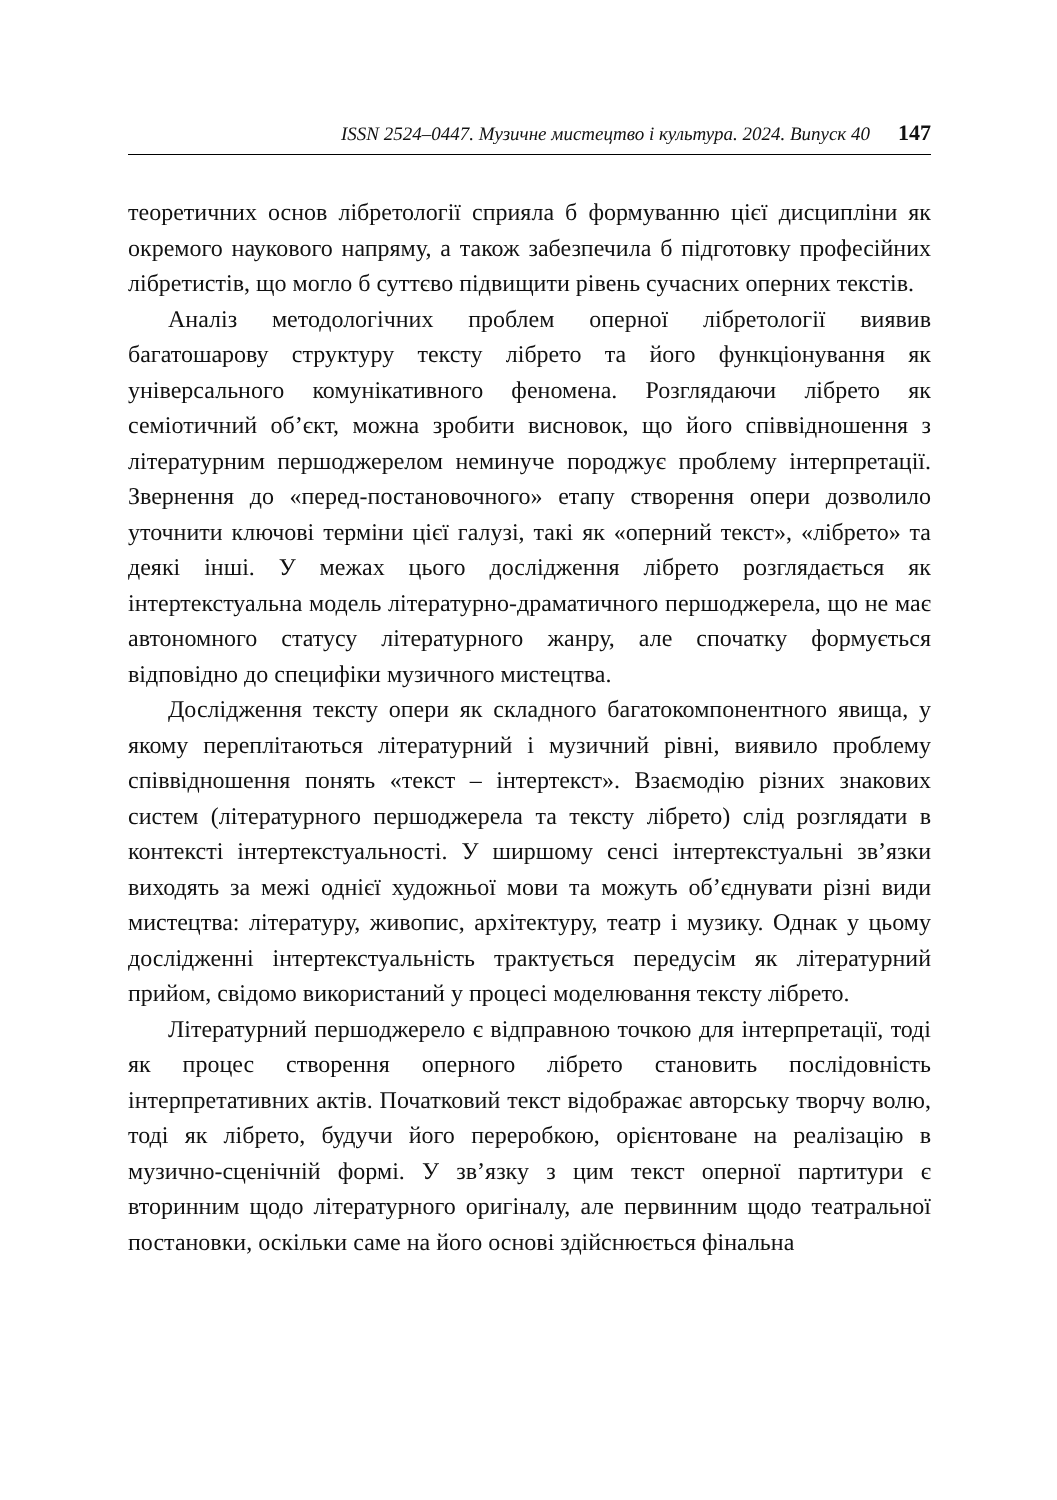ISSN 2524–0447. Музичне мистецтво і культура. 2024. Випуск 40 147
теоретичних основ лібретології сприяла б формуванню цієї дисципліни як окремого наукового напряму, а також забезпечила б підготовку професійних лібретистів, що могло б суттєво підвищити рівень сучасних оперних текстів.
Аналіз методологічних проблем оперної лібретології виявив багатошарову структуру тексту лібрето та його функціонування як універсального комунікативного феномена. Розглядаючи лібрето як семіотичний об’єкт, можна зробити висновок, що його співвідношення з літературним першоджерелом неминуче породжує проблему інтерпретації. Звернення до «перед-постановочного» етапу створення опери дозволило уточнити ключові терміни цієї галузі, такі як «оперний текст», «лібрето» та деякі інші. У межах цього дослідження лібрето розглядається як інтертекстуальна модель літературно-драматичного першоджерела, що не має автономного статусу літературного жанру, але спочатку формується відповідно до специфіки музичного мистецтва.
Дослідження тексту опери як складного багатокомпонентного явища, у якому переплітаються літературний і музичний рівні, виявило проблему співвідношення понять «текст – інтертекст». Взаємодію різних знакових систем (літературного першоджерела та тексту лібрето) слід розглядати в контексті інтертекстуальності. У ширшому сенсі інтертекстуальні зв’язки виходять за межі однієї художньої мови та можуть об’єднувати різні види мистецтва: літературу, живопис, архітектуру, театр і музику. Однак у цьому дослідженні інтертекстуальність трактується передусім як літературний прийом, свідомо використаний у процесі моделювання тексту лібрето.
Літературний першоджерело є відправною точкою для інтерпретації, тоді як процес створення оперного лібрето становить послідовність інтерпретативних актів. Початковий текст відображає авторську творчу волю, тоді як лібрето, будучи його переробкою, орієнтоване на реалізацію в музично-сценічній формі. У зв’язку з цим текст оперної партитури є вторинним щодо літературного оригіналу, але первинним щодо театральної постановки, оскільки саме на його основі здійснюється фінальна